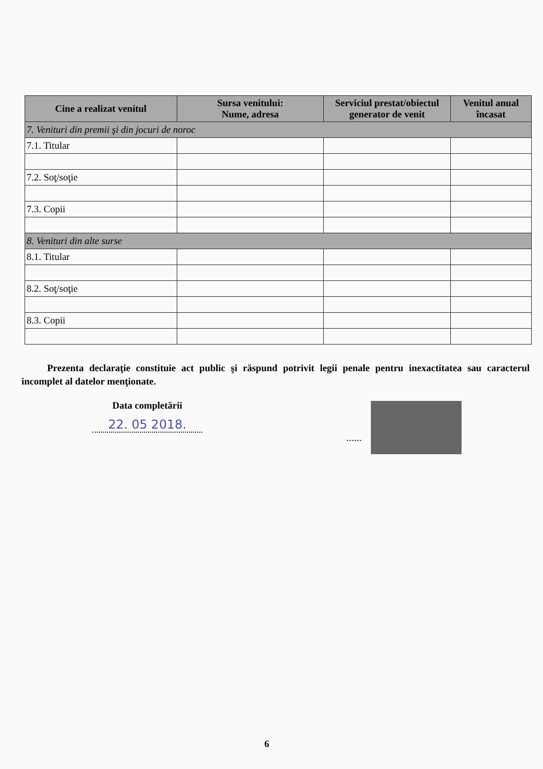| Cine a realizat venitul | Sursa venitului: Nume, adresa | Serviciul prestat/obiectul generator de venit | Venitul anual încasat |
| --- | --- | --- | --- |
| 7. Venituri din premii şi din jocuri de noroc | | | |
| 7.1. Titular | | | |
| 7.2. Soţ/soţie | | | |
| 7.3. Copii | | | |
| 8. Venituri din alte surse | | | |
| 8.1. Titular | | | |
| 8.2. Soţ/soţie | | | |
| 8.3. Copii | | | |
Prezenta declaraţie constituie act public şi răspund potrivit legii penale pentru inexactitatea sau caracterul incomplet al datelor menţionate.
Data completării
22. 05 2018.
......
6